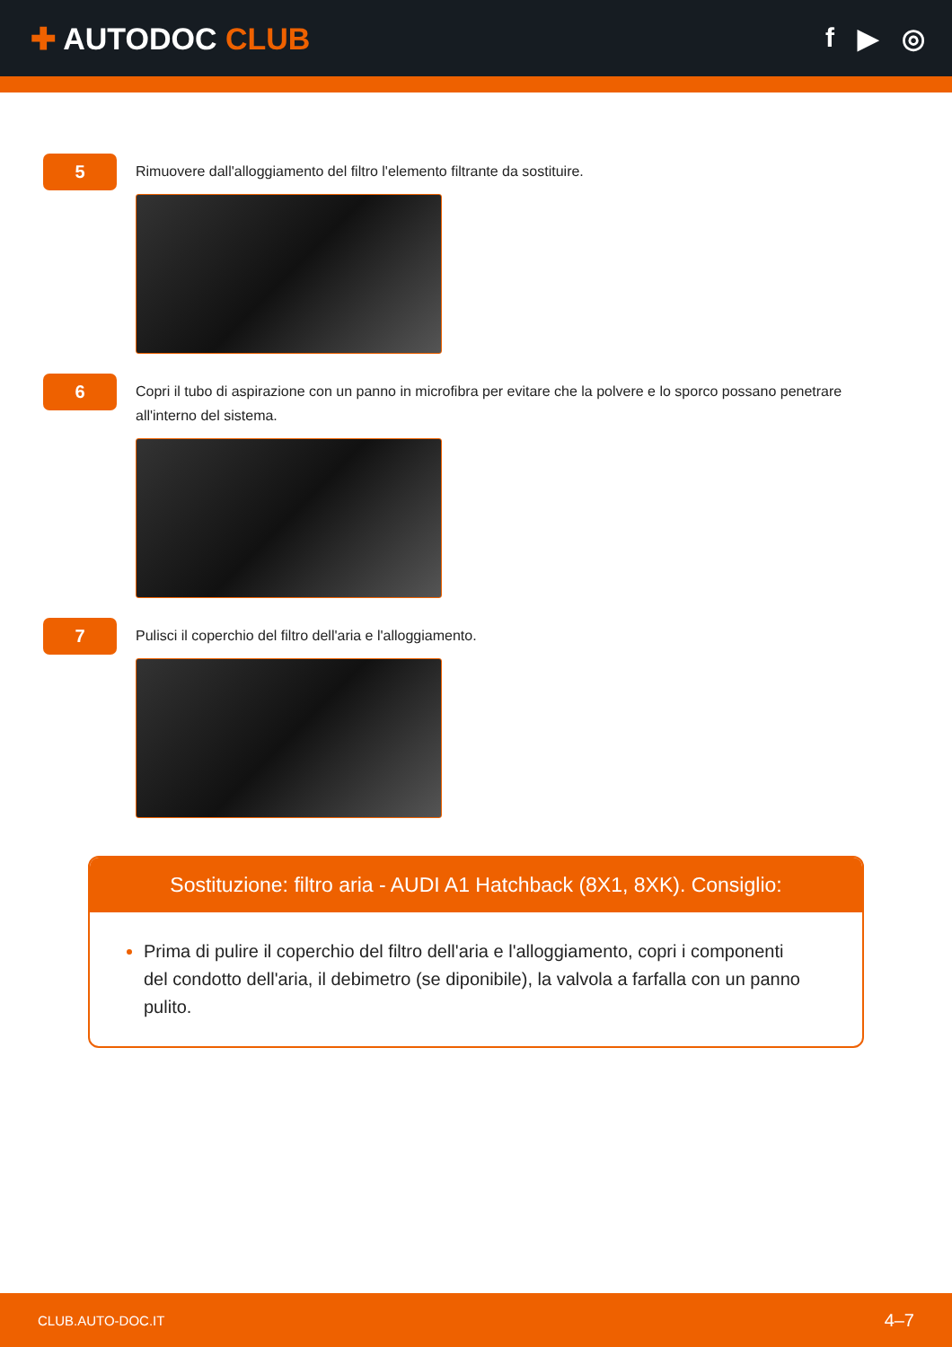✚ AUTODOC CLUB f ▶ ◎
5
Rimuovere dall'alloggiamento del filtro l'elemento filtrante da sostituire.
6
Copri il tubo di aspirazione con un panno in microfibra per evitare che la polvere e lo sporco possano penetrare all'interno del sistema.
7
Pulisci il coperchio del filtro dell'aria e l'alloggiamento.
Sostituzione: filtro aria - AUDI A1 Hatchback (8X1, 8XK). Consiglio:
Prima di pulire il coperchio del filtro dell'aria e l'alloggiamento, copri i componenti del condotto dell'aria, il debimetro (se diponibile), la valvola a farfalla con un panno pulito.
CLUB.AUTO-DOC.IT 4–7